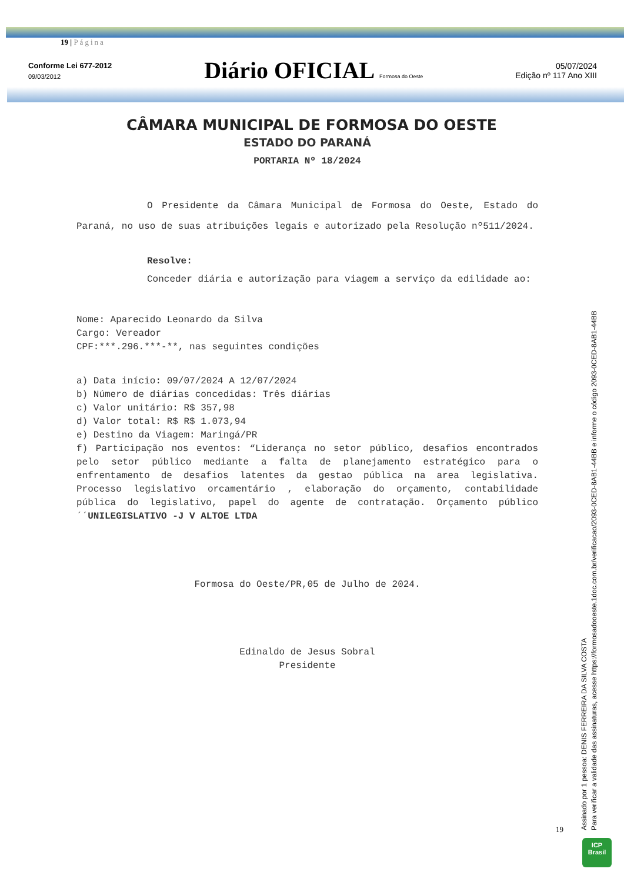19 | Página
Conforme Lei 677-2012
09/03/2012
Diário OFICIAL Formosa do Oeste
05/07/2024
Edição nº 117 Ano XIII
CÂMARA MUNICIPAL DE FORMOSA DO OESTE
ESTADO DO PARANÁ
PORTARIA Nº 18/2024
O Presidente da Câmara Municipal de Formosa do Oeste, Estado do Paraná, no uso de suas atribuições legais e autorizado pela Resolução nº511/2024.
Resolve:
Conceder diária e autorização para viagem a serviço da edilidade ao:
Nome: Aparecido Leonardo da Silva
Cargo: Vereador
CPF:***.296.***-**, nas seguintes condições
a) Data início: 09/07/2024 A 12/07/2024
b) Número de diárias concedidas: Três diárias
c) Valor unitário: R$ 357,98
d) Valor total: R$ R$ 1.073,94
e) Destino da Viagem: Maringá/PR
f) Participação nos eventos: “Liderança no setor público, desafios encontrados pelo setor público mediante a falta de planejamento estratégico para o enfrentamento de desafios latentes da gestao pública na area legislativa. Processo legislativo orcamentário , elaboração do orçamento, contabilidade pública do legislativo, papel do agente de contratação. Orçamento público´´UNILEGISLATIVO -J V ALTOE LTDA
Formosa do Oeste/PR,05 de Julho de 2024.
Edinaldo de Jesus Sobral
Presidente
19
Assinado por 1 pessoa: DENIS FERREIRA DA SILVA COSTA
Para verificar a validade das assinaturas, acesse https://formosadooeste.1doc.com.br/verificacao/2093-0CED-8AB1-44BB e informe o código 2093-0CED-8AB1-44BB
ICP
Brasil